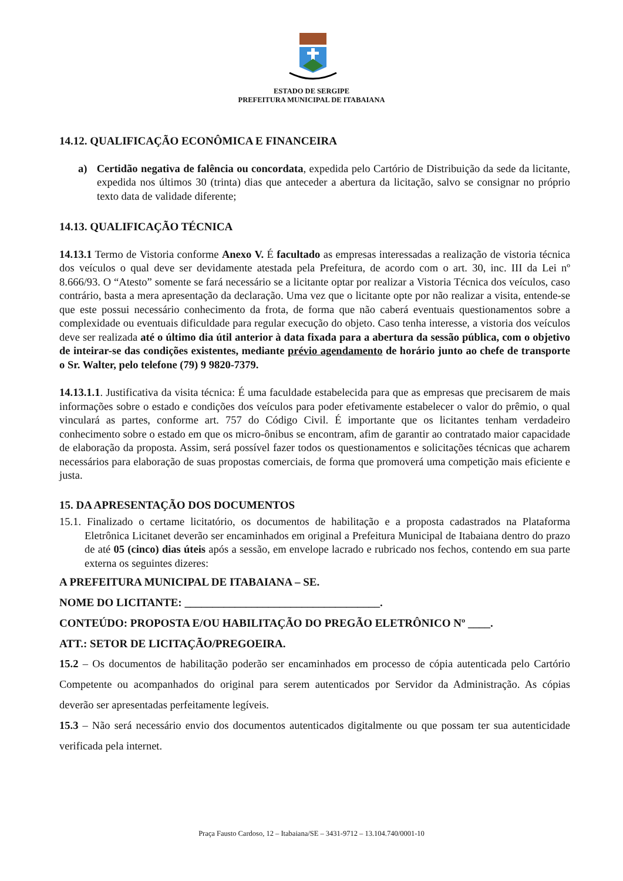ESTADO DE SERGIPE
PREFEITURA MUNICIPAL DE ITABAIANA
14.12. QUALIFICAÇÃO ECONÔMICA E FINANCEIRA
a) Certidão negativa de falência ou concordata, expedida pelo Cartório de Distribuição da sede da licitante, expedida nos últimos 30 (trinta) dias que anteceder a abertura da licitação, salvo se consignar no próprio texto data de validade diferente;
14.13. QUALIFICAÇÃO TÉCNICA
14.13.1 Termo de Vistoria conforme Anexo V. É facultado as empresas interessadas a realização de vistoria técnica dos veículos o qual deve ser devidamente atestada pela Prefeitura, de acordo com o art. 30, inc. III da Lei nº 8.666/93. O “Atesto” somente se fará necessário se a licitante optar por realizar a Vistoria Técnica dos veículos, caso contrário, basta a mera apresentação da declaração. Uma vez que o licitante opte por não realizar a visita, entende-se que este possui necessário conhecimento da frota, de forma que não caberá eventuais questionamentos sobre a complexidade ou eventuais dificuldade para regular execução do objeto. Caso tenha interesse, a vistoria dos veículos deve ser realizada até o último dia útil anterior à data fixada para a abertura da sessão pública, com o objetivo de inteirar-se das condições existentes, mediante prévio agendamento de horário junto ao chefe de transporte o Sr. Walter, pelo telefone (79) 9 9820-7379.
14.13.1.1. Justificativa da visita técnica: É uma faculdade estabelecida para que as empresas que precisarem de mais informações sobre o estado e condições dos veículos para poder efetivamente estabelecer o valor do prêmio, o qual vinculará as partes, conforme art. 757 do Código Civil. É importante que os licitantes tenham verdadeiro conhecimento sobre o estado em que os micro-ônibus se encontram, afim de garantir ao contratado maior capacidade de elaboração da proposta. Assim, será possível fazer todos os questionamentos e solicitações técnicas que acharem necessários para elaboração de suas propostas comerciais, de forma que promoverá uma competição mais eficiente e justa.
15. DA APRESENTAÇÃO DOS DOCUMENTOS
15.1. Finalizado o certame licitatório, os documentos de habilitação e a proposta cadastrados na Plataforma Eletrônica Licitanet deverão ser encaminhados em original a Prefeitura Municipal de Itabaiana dentro do prazo de até 05 (cinco) dias úteis após a sessão, em envelope lacrado e rubricado nos fechos, contendo em sua parte externa os seguintes dizeres:
A PREFEITURA MUNICIPAL DE ITABAIANA – SE.
NOME DO LICITANTE: ___________________________________.
CONTEÚDO: PROPOSTA E/OU HABILITAÇÃO DO PREGÃO ELETRÔNICO Nº ____.
ATT.: SETOR DE LICITAÇÃO/PREGOEIRA.
15.2 – Os documentos de habilitação poderão ser encaminhados em processo de cópia autenticada pelo Cartório Competente ou acompanhados do original para serem autenticados por Servidor da Administração. As cópias deverão ser apresentadas perfeitamente legíveis.
15.3 – Não será necessário envio dos documentos autenticados digitalmente ou que possam ter sua autenticidade verificada pela internet.
Praça Fausto Cardoso, 12 – Itabaiana/SE – 3431-9712 – 13.104.740/0001-10